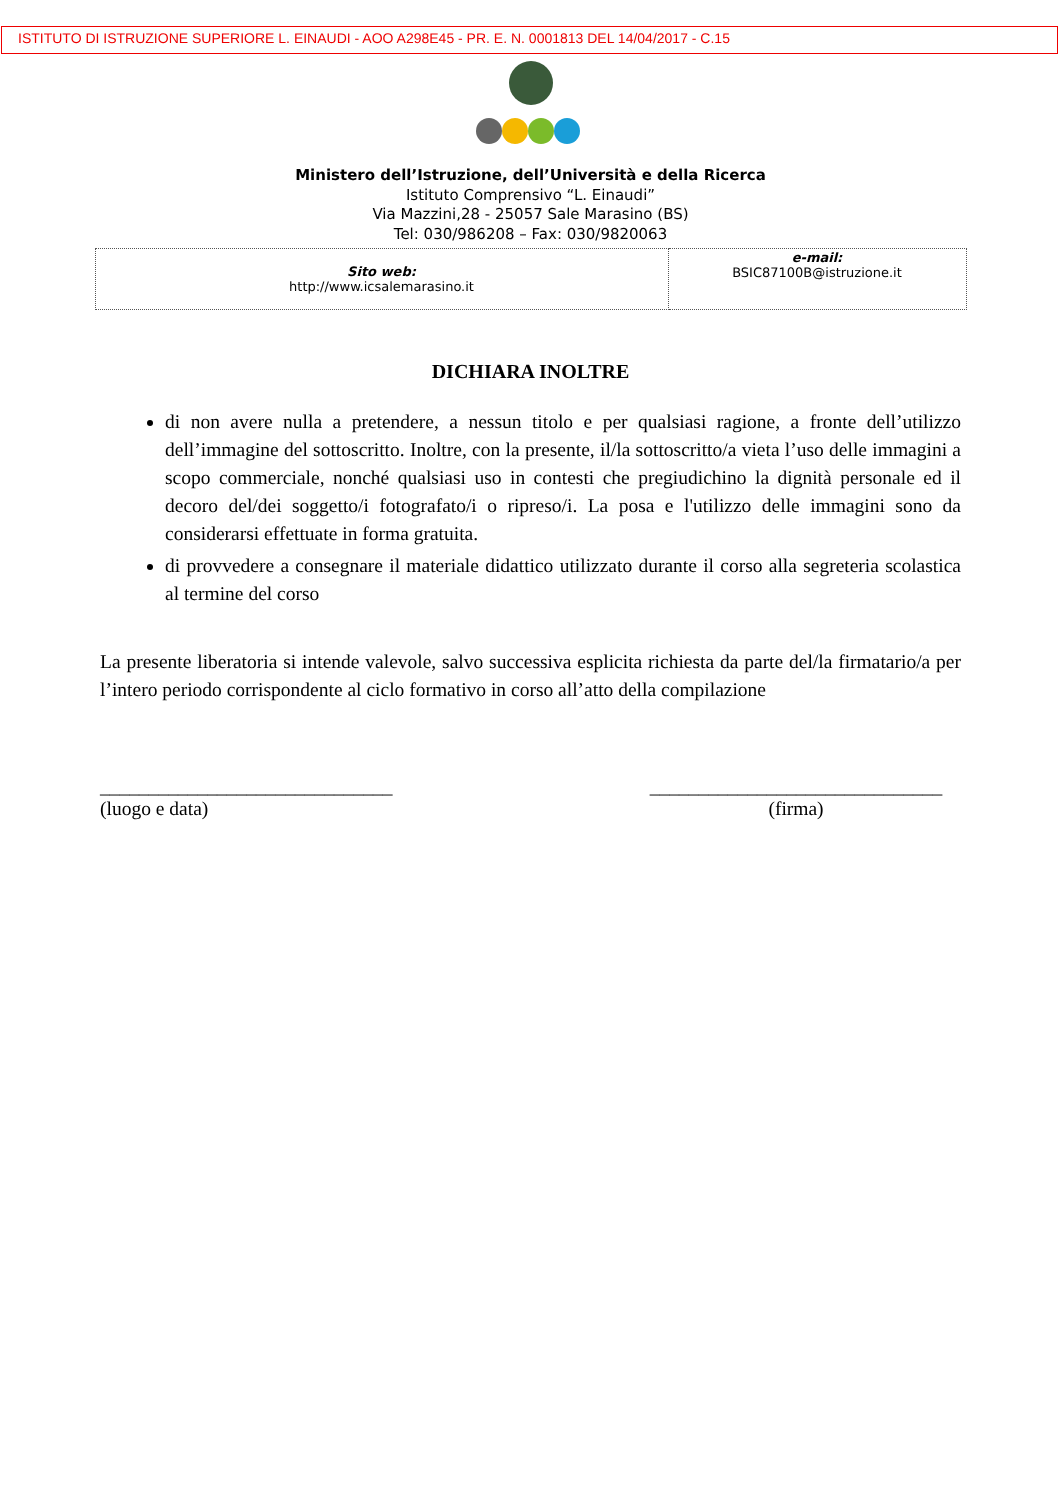ISTITUTO DI ISTRUZIONE SUPERIORE L. EINAUDI - AOO A298E45 - PR. E. N. 0001813 DEL 14/04/2017 - C.15
Ministero dell’Istruzione, dell’Università e della Ricerca
Istituto Comprensivo “L. Einaudi”
Via Mazzini,28 - 25057 Sale Marasino (BS)
Tel: 030/986208 – Fax: 030/9820063
| Sito web: http://www.icsalemarasino.it | e-mail: BSIC87100B@istruzione.it |
DICHIARA INOLTRE
di non avere nulla a pretendere, a nessun titolo e per qualsiasi ragione, a fronte dell’utilizzo dell’immagine del sottoscritto. Inoltre, con la presente, il/la sottoscritto/a vieta l’uso delle immagini a scopo commerciale, nonché qualsiasi uso in contesti che pregiudichino la dignità personale ed il decoro del/dei soggetto/i fotografato/i o ripreso/i. La posa e l'utilizzo delle immagini sono da considerarsi effettuate in forma gratuita.
di provvedere a consegnare il materiale didattico utilizzato durante il corso alla segreteria scolastica al termine del corso
La presente liberatoria si intende valevole, salvo successiva esplicita richiesta da parte del/la firmatario/a per l’intero periodo corrispondente al ciclo formativo in corso all’atto della compilazione
______________________________
(luogo e data)
______________________________
(firma)